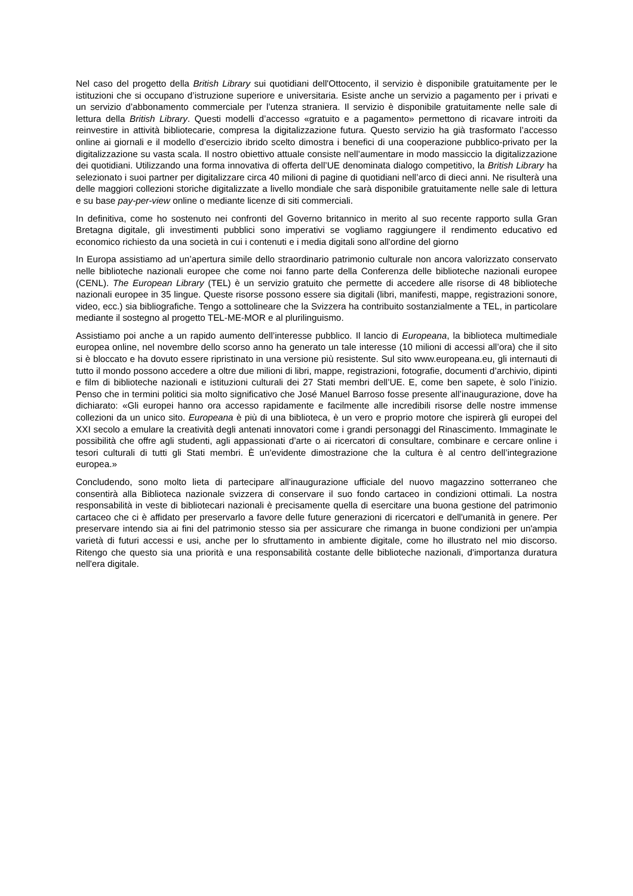Nel caso del progetto della British Library sui quotidiani dell'Ottocento, il servizio è disponibile gratuitamente per le istituzioni che si occupano d’istruzione superiore e universitaria. Esiste anche un servizio a pagamento per i privati e un servizio d’abbonamento commerciale per l’utenza straniera. Il servizio è disponibile gratuitamente nelle sale di lettura della British Library. Questi modelli d’accesso «gratuito e a pagamento» permettono di ricavare introiti da reinvestire in attività bibliotecarie, compresa la digitalizzazione futura. Questo servizio ha già trasformato l’accesso online ai giornali e il modello d’esercizio ibrido scelto dimostra i benefici di una cooperazione pubblico-privato per la digitalizzazione su vasta scala. Il nostro obiettivo attuale consiste nell’aumentare in modo massiccio la digitalizzazione dei quotidiani. Utilizzando una forma innovativa di offerta dell’UE denominata dialogo competitivo, la British Library ha selezionato i suoi partner per digitalizzare circa 40 milioni di pagine di quotidiani nell’arco di dieci anni. Ne risulterà una delle maggiori collezioni storiche digitalizzate a livello mondiale che sarà disponibile gratuitamente nelle sale di lettura e su base pay-per-view online o mediante licenze di siti commerciali.
In definitiva, come ho sostenuto nei confronti del Governo britannico in merito al suo recente rapporto sulla Gran Bretagna digitale, gli investimenti pubblici sono imperativi se vogliamo raggiungere il rendimento educativo ed economico richiesto da una società in cui i contenuti e i media digitali sono all'ordine del giorno
In Europa assistiamo ad un’apertura simile dello straordinario patrimonio culturale non ancora valorizzato conservato nelle biblioteche nazionali europee che come noi fanno parte della Conferenza delle biblioteche nazionali europee (CENL). The European Library (TEL) è un servizio gratuito che permette di accedere alle risorse di 48 biblioteche nazionali europee in 35 lingue. Queste risorse possono essere sia digitali (libri, manifesti, mappe, registrazioni sonore, video, ecc.) sia bibliografiche. Tengo a sottolineare che la Svizzera ha contribuito sostanzialmente a TEL, in particolare mediante il sostegno al progetto TEL-ME-MOR e al plurilinguismo.
Assistiamo poi anche a un rapido aumento dell’interesse pubblico. Il lancio di Europeana, la biblioteca multimediale europea online, nel novembre dello scorso anno ha generato un tale interesse (10 milioni di accessi all’ora) che il sito si è bloccato e ha dovuto essere ripristinato in una versione più resistente. Sul sito www.europeana.eu, gli internauti di tutto il mondo possono accedere a oltre due milioni di libri, mappe, registrazioni, fotografie, documenti d’archivio, dipinti e film di biblioteche nazionali e istituzioni culturali dei 27 Stati membri dell’UE. E, come ben sapete, è solo l’inizio. Penso che in termini politici sia molto significativo che José Manuel Barroso fosse presente all’inaugurazione, dove ha dichiarato: «Gli europei hanno ora accesso rapidamente e facilmente alle incredibili risorse delle nostre immense collezioni da un unico sito. Europeana è più di una biblioteca, è un vero e proprio motore che ispirerà gli europei del XXI secolo a emulare la creatività degli antenati innovatori come i grandi personaggi del Rinascimento. Immaginate le possibilità che offre agli studenti, agli appassionati d’arte o ai ricercatori di consultare, combinare e cercare online i tesori culturali di tutti gli Stati membri. È un'evidente dimostrazione che la cultura è al centro dell’integrazione europea.»
Concludendo, sono molto lieta di partecipare all'inaugurazione ufficiale del nuovo magazzino sotterraneo che consentirà alla Biblioteca nazionale svizzera di conservare il suo fondo cartaceo in condizioni ottimali. La nostra responsabilità in veste di bibliotecari nazionali è precisamente quella di esercitare una buona gestione del patrimonio cartaceo che ci è affidato per preservarlo a favore delle future generazioni di ricercatori e dell'umanità in genere. Per preservare intendo sia ai fini del patrimonio stesso sia per assicurare che rimanga in buone condizioni per un'ampia varietà di futuri accessi e usi, anche per lo sfruttamento in ambiente digitale, come ho illustrato nel mio discorso. Ritengo che questo sia una priorità e una responsabilità costante delle biblioteche nazionali, d'importanza duratura nell'era digitale.